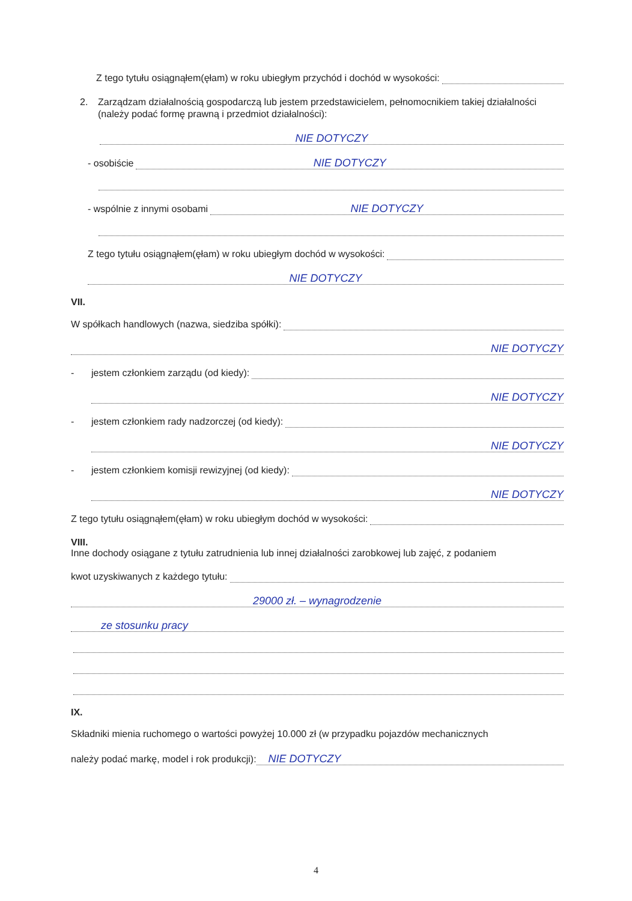Z tego tytułu osiągnąłem(ęłam) w roku ubiegłym przychód i dochód w wysokości:
2. Zarządzam działalnością gospodarczą lub jestem przedstawicielem, pełnomocnikiem takiej działalności (należy podać formę prawną i przedmiot działalności):
NIE DOTYCZY
- osobiście NIE DOTYCZY
- wspólnie z innymi osobami NIE DOTYCZY
Z tego tytułu osiągnąłem(ęłam) w roku ubiegłym dochód w wysokości:
NIE DOTYCZY
VII.
W spółkach handlowych (nazwa, siedziba spółki):
NIE DOTYCZY
- jestem członkiem zarządu (od kiedy):
NIE DOTYCZY
- jestem członkiem rady nadzorczej (od kiedy):
NIE DOTYCZY
- jestem członkiem komisji rewizyjnej (od kiedy):
NIE DOTYCZY
Z tego tytułu osiągnąłem(ęłam) w roku ubiegłym dochód w wysokości:
VIII.
Inne dochody osiągane z tytułu zatrudnienia lub innej działalności zarobkowej lub zajęć, z podaniem
kwot uzyskiwanych z każdego tytułu:
29000 zł. – wynagrodzenie
ze stosunku pracy
IX.
Składniki mienia ruchomego o wartości powyżej 10.000 zł (w przypadku pojazdów mechanicznych
należy podać markę, model i rok produkcji): NIE DOTYCZY
4